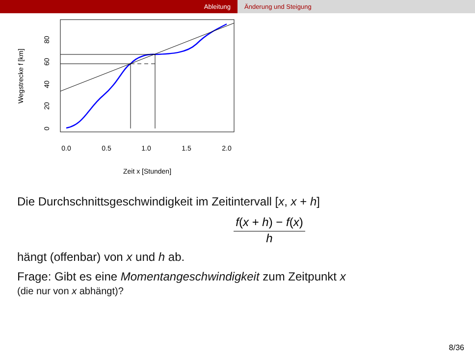Ableitung Änderung und Steigung
0.0
0.5
1.0
1.5
2.0
Zeit x [Stunden]
0
20
40
60
80
Wegstrecke f [km]
Die Durchschnittsgeschwindigkeit im Zeitintervall [x, x + h]
f(x + h) − f(x) h
hängt (offenbar) von x und h ab.
Frage: Gibt es eine Momentangeschwindigkeit zum Zeitpunkt x
(die nur von x abhängt)?
8/36